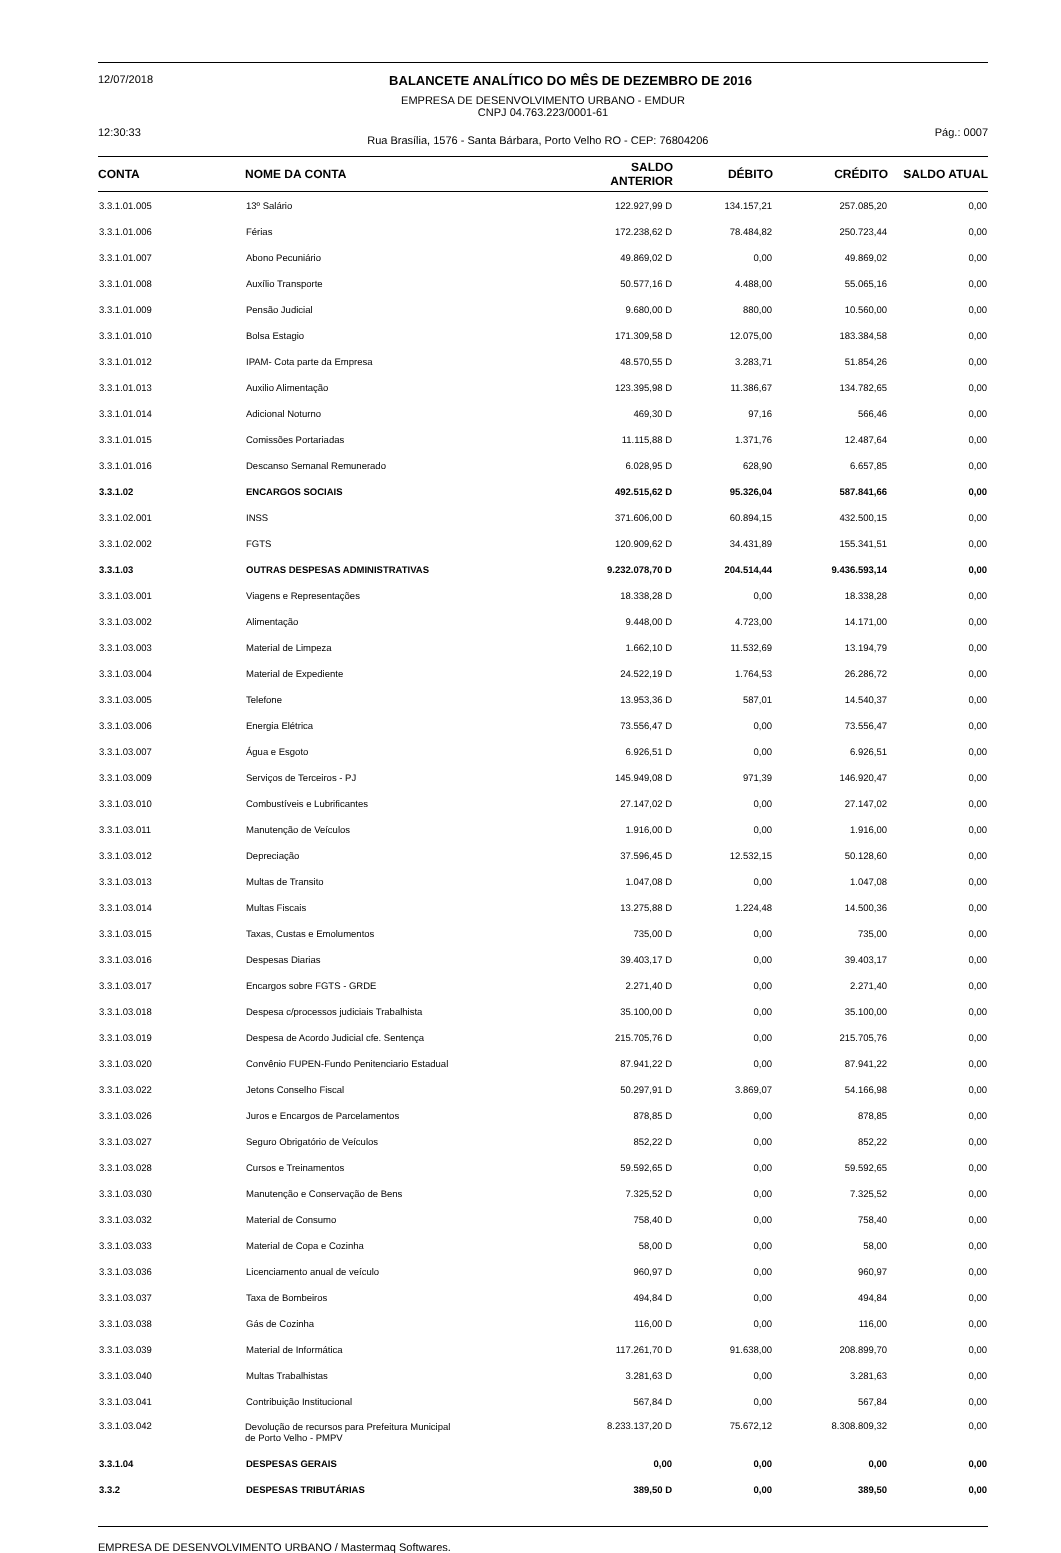12/07/2018 BALANCETE ANALÍTICO DO MÊS DE DEZEMBRO DE 2016
EMPRESA DE DESENVOLVIMENTO URBANO - EMDUR
CNPJ 04.763.223/0001-61
12:30:33 Rua Brasília, 1576 - Santa Bárbara, Porto Velho RO - CEP: 76804206 Pág.: 0007
| CONTA | NOME DA CONTA | SALDO ANTERIOR | DÉBITO | CRÉDITO | SALDO ATUAL |
| --- | --- | --- | --- | --- | --- |
| 3.3.1.01.005 | 13º Salário | 122.927,99 D | 134.157,21 | 257.085,20 | 0,00 |
| 3.3.1.01.006 | Férias | 172.238,62 D | 78.484,82 | 250.723,44 | 0,00 |
| 3.3.1.01.007 | Abono Pecuniário | 49.869,02 D | 0,00 | 49.869,02 | 0,00 |
| 3.3.1.01.008 | Auxílio Transporte | 50.577,16 D | 4.488,00 | 55.065,16 | 0,00 |
| 3.3.1.01.009 | Pensão Judicial | 9.680,00 D | 880,00 | 10.560,00 | 0,00 |
| 3.3.1.01.010 | Bolsa Estagio | 171.309,58 D | 12.075,00 | 183.384,58 | 0,00 |
| 3.3.1.01.012 | IPAM- Cota parte da Empresa | 48.570,55 D | 3.283,71 | 51.854,26 | 0,00 |
| 3.3.1.01.013 | Auxilio Alimentação | 123.395,98 D | 11.386,67 | 134.782,65 | 0,00 |
| 3.3.1.01.014 | Adicional Noturno | 469,30 D | 97,16 | 566,46 | 0,00 |
| 3.3.1.01.015 | Comissões Portariadas | 11.115,88 D | 1.371,76 | 12.487,64 | 0,00 |
| 3.3.1.01.016 | Descanso Semanal Remunerado | 6.028,95 D | 628,90 | 6.657,85 | 0,00 |
| 3.3.1.02 | ENCARGOS SOCIAIS | 492.515,62 D | 95.326,04 | 587.841,66 | 0,00 |
| 3.3.1.02.001 | INSS | 371.606,00 D | 60.894,15 | 432.500,15 | 0,00 |
| 3.3.1.02.002 | FGTS | 120.909,62 D | 34.431,89 | 155.341,51 | 0,00 |
| 3.3.1.03 | OUTRAS DESPESAS ADMINISTRATIVAS | 9.232.078,70 D | 204.514,44 | 9.436.593,14 | 0,00 |
| 3.3.1.03.001 | Viagens e Representações | 18.338,28 D | 0,00 | 18.338,28 | 0,00 |
| 3.3.1.03.002 | Alimentação | 9.448,00 D | 4.723,00 | 14.171,00 | 0,00 |
| 3.3.1.03.003 | Material de Limpeza | 1.662,10 D | 11.532,69 | 13.194,79 | 0,00 |
| 3.3.1.03.004 | Material de Expediente | 24.522,19 D | 1.764,53 | 26.286,72 | 0,00 |
| 3.3.1.03.005 | Telefone | 13.953,36 D | 587,01 | 14.540,37 | 0,00 |
| 3.3.1.03.006 | Energia Elétrica | 73.556,47 D | 0,00 | 73.556,47 | 0,00 |
| 3.3.1.03.007 | Água e Esgoto | 6.926,51 D | 0,00 | 6.926,51 | 0,00 |
| 3.3.1.03.009 | Serviços de Terceiros - PJ | 145.949,08 D | 971,39 | 146.920,47 | 0,00 |
| 3.3.1.03.010 | Combustíveis e Lubrificantes | 27.147,02 D | 0,00 | 27.147,02 | 0,00 |
| 3.3.1.03.011 | Manutenção de Veículos | 1.916,00 D | 0,00 | 1.916,00 | 0,00 |
| 3.3.1.03.012 | Depreciação | 37.596,45 D | 12.532,15 | 50.128,60 | 0,00 |
| 3.3.1.03.013 | Multas de Transito | 1.047,08 D | 0,00 | 1.047,08 | 0,00 |
| 3.3.1.03.014 | Multas Fiscais | 13.275,88 D | 1.224,48 | 14.500,36 | 0,00 |
| 3.3.1.03.015 | Taxas, Custas e Emolumentos | 735,00 D | 0,00 | 735,00 | 0,00 |
| 3.3.1.03.016 | Despesas Diarias | 39.403,17 D | 0,00 | 39.403,17 | 0,00 |
| 3.3.1.03.017 | Encargos sobre FGTS - GRDE | 2.271,40 D | 0,00 | 2.271,40 | 0,00 |
| 3.3.1.03.018 | Despesa c/processos judiciais Trabalhista | 35.100,00 D | 0,00 | 35.100,00 | 0,00 |
| 3.3.1.03.019 | Despesa de Acordo Judicial cfe. Sentença | 215.705,76 D | 0,00 | 215.705,76 | 0,00 |
| 3.3.1.03.020 | Convênio FUPEN-Fundo Penitenciario Estadual | 87.941,22 D | 0,00 | 87.941,22 | 0,00 |
| 3.3.1.03.022 | Jetons Conselho Fiscal | 50.297,91 D | 3.869,07 | 54.166,98 | 0,00 |
| 3.3.1.03.026 | Juros e Encargos de Parcelamentos | 878,85 D | 0,00 | 878,85 | 0,00 |
| 3.3.1.03.027 | Seguro Obrigatório de Veículos | 852,22 D | 0,00 | 852,22 | 0,00 |
| 3.3.1.03.028 | Cursos e Treinamentos | 59.592,65 D | 0,00 | 59.592,65 | 0,00 |
| 3.3.1.03.030 | Manutenção e Conservação de Bens | 7.325,52 D | 0,00 | 7.325,52 | 0,00 |
| 3.3.1.03.032 | Material de Consumo | 758,40 D | 0,00 | 758,40 | 0,00 |
| 3.3.1.03.033 | Material de Copa e Cozinha | 58,00 D | 0,00 | 58,00 | 0,00 |
| 3.3.1.03.036 | Licenciamento anual de veículo | 960,97 D | 0,00 | 960,97 | 0,00 |
| 3.3.1.03.037 | Taxa de Bombeiros | 494,84 D | 0,00 | 494,84 | 0,00 |
| 3.3.1.03.038 | Gás de Cozinha | 116,00 D | 0,00 | 116,00 | 0,00 |
| 3.3.1.03.039 | Material de Informática | 117.261,70 D | 91.638,00 | 208.899,70 | 0,00 |
| 3.3.1.03.040 | Multas Trabalhistas | 3.281,63 D | 0,00 | 3.281,63 | 0,00 |
| 3.3.1.03.041 | Contribuição Institucional | 567,84 D | 0,00 | 567,84 | 0,00 |
| 3.3.1.03.042 | Devolução de recursos para Prefeitura Municipal de Porto Velho - PMPV | 8.233.137,20 D | 75.672,12 | 8.308.809,32 | 0,00 |
| 3.3.1.04 | DESPESAS GERAIS | 0,00 | 0,00 | 0,00 | 0,00 |
| 3.3.2 | DESPESAS TRIBUTÁRIAS | 389,50 D | 0,00 | 389,50 | 0,00 |
EMPRESA DE DESENVOLVIMENTO URBANO / Mastermaq Softwares.